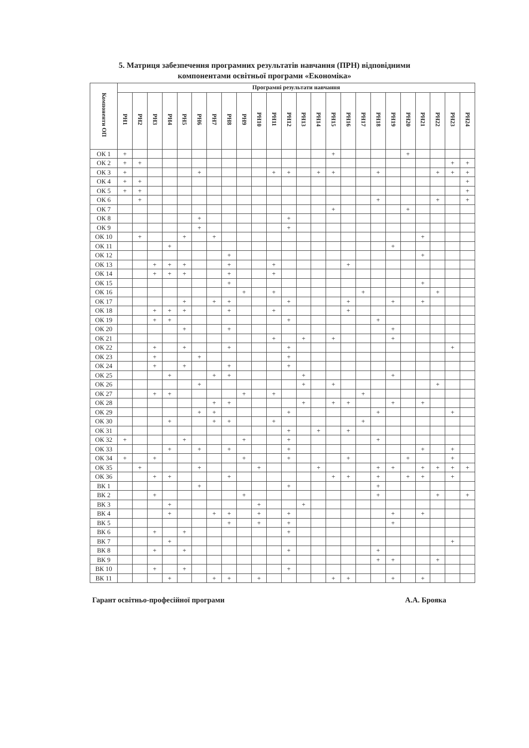5. Матриця забезпечення програмних результатів навчання (ПРН) відповідними
компонентами освітньої програми «Економіка»
| Компоненти ОП | Програмні результати навчання | | | | | | | | | | | | | | | | | | | | | | | |
| --- | --- | --- | --- | --- | --- | --- | --- | --- | --- | --- | --- | --- | --- | --- | --- | --- | --- | --- | --- | --- | --- | --- | --- | --- |
| | РН1 | РН2 | РН3 | РН4 | РН5 | РН6 | РН7 | РН8 | РН9 | РН10 | РН11 | РН12 | РН13 | РН14 | РН15 | РН16 | РН17 | РН18 | РН19 | РН20 | РН21 | РН22 | РН23 | РН24 |
| ОК 1 | + | | | | | | | | | | | | | | + | | | | | + | | | | |
| ОК 2 | + | + | | | | | | | | | | | | | | | | | | | | | + | + |
| ОК 3 | + | | | | | + | | | | | + | + | | + | + | | | + | | | | + | + | + |
| ОК 4 | + | + | | | | | | | | | | | | | | | | | | | | | | + |
| ОК 5 | + | + | | | | | | | | | | | | | | | | | | | | | | + |
| ОК 6 | | + | | | | | | | | | | | | | | | | + | | | | + | | + |
| ОК 7 | | | | | | | | | | | | | | | + | | | | | + | | | | |
| ОК 8 | | | | | | + | | | | | | + | | | | | | | | | | | | |
| ОК 9 | | | | | | + | | | | | | + | | | | | | | | | | | | |
| ОК 10 | | + | | | + | | + | | | | | | | | | | | | | | + | | | |
| ОК 11 | | | | + | | | | | | | | | | | | | | | + | | | | | |
| ОК 12 | | | | | | | | + | | | | | | | | | | | | | + | | | |
| ОК 13 | | | + | + | + | | | + | | | + | | | | | + | | | | | | | | |
| ОК 14 | | | + | + | + | | | + | | | + | | | | | | | | | | | | | |
| ОК 15 | | | | | | | | + | | | | | | | | | | | | | + | | | |
| ОК 16 | | | | | | | | | + | | + | | | | | | + | | | | | + | | |
| ОК 17 | | | | | + | | + | + | | | | + | | | | + | | | + | | + | | | |
| ОК 18 | | | + | + | + | | | + | | | + | | | | | + | | | | | | | | |
| ОК 19 | | | + | + | | | | | | | | + | | | | | | + | | | | | | |
| ОК 20 | | | | | + | | | + | | | | | | | | | | | + | | | | | |
| ОК 21 | | | | | | | | | | | + | | + | | + | | | | + | | | | | |
| ОК 22 | | | + | | + | | | + | | | | + | | | | | | | | | | | + | |
| ОК 23 | | | + | | | + | | | | | | + | | | | | | | | | | | | |
| ОК 24 | | | + | | + | | | + | | | | + | | | | | | | | | | | | |
| ОК 25 | | | | + | | | + | + | | | | | + | | | | | | + | | | | | |
| ОК 26 | | | | | | + | | | | | | | + | | + | | | | | | | + | | |
| ОК 27 | | | + | + | | | | | + | | + | | | | | | + | | | | | | | |
| ОК 28 | | | | | | | + | + | | | | | + | | + | + | | | + | | + | | | |
| ОК 29 | | | | | | + | + | | | | | + | | | | | | + | | | | | + | |
| ОК 30 | | | | + | | | + | + | | | + | | | | | | + | | | | | | | |
| ОК 31 | | | | | | | | | | | | + | | + | | + | | | | | | | | |
| ОК 32 | + | | | | + | | | | + | | | + | | | | | | + | | | | | | |
| ОК 33 | | | | + | | + | | + | | | | + | | | | | | | | | + | | + | |
| ОК 34 | + | | + | | | | | | + | | | + | | | | + | | | | + | | | + | |
| ОК 35 | | + | | | | + | | | | + | | | | + | | | | + | + | | + | + | + | + |
| ОК 36 | | | + | + | | | | + | | | | | | | + | + | | + | | + | + | | + | |
| ВК 1 | | | | | | + | | | | | | + | | | | | | + | | | | | | |
| ВК 2 | | | + | | | | | | + | | | | | | | | | + | | | | + | | + |
| ВК 3 | | | | + | | | | | | + | | | + | | | | | | | | | | | |
| ВК 4 | | | | + | | | + | + | | + | | + | | | | | | | + | | + | | | |
| ВК 5 | | | | | | | | + | | + | | + | | | | | | | + | | | | | |
| ВК 6 | | | + | | + | | | | | | | + | | | | | | | | | | | | |
| ВК 7 | | | | + | | | | | | | | | | | | | | | | | | | + | |
| ВК 8 | | | + | | + | | | | | | | + | | | | | | + | | | | | | |
| ВК 9 | | | | | | | | | | | | | | | | | | + | + | | | + | | |
| ВК 10 | | | + | | + | | | | | | | + | | | | | | | | | | | | |
| ВК 11 | | | | + | | | + | + | | + | | | | | + | + | | | + | | + | | | |
Гарант освітньо-професійної програми А.А. Брояка